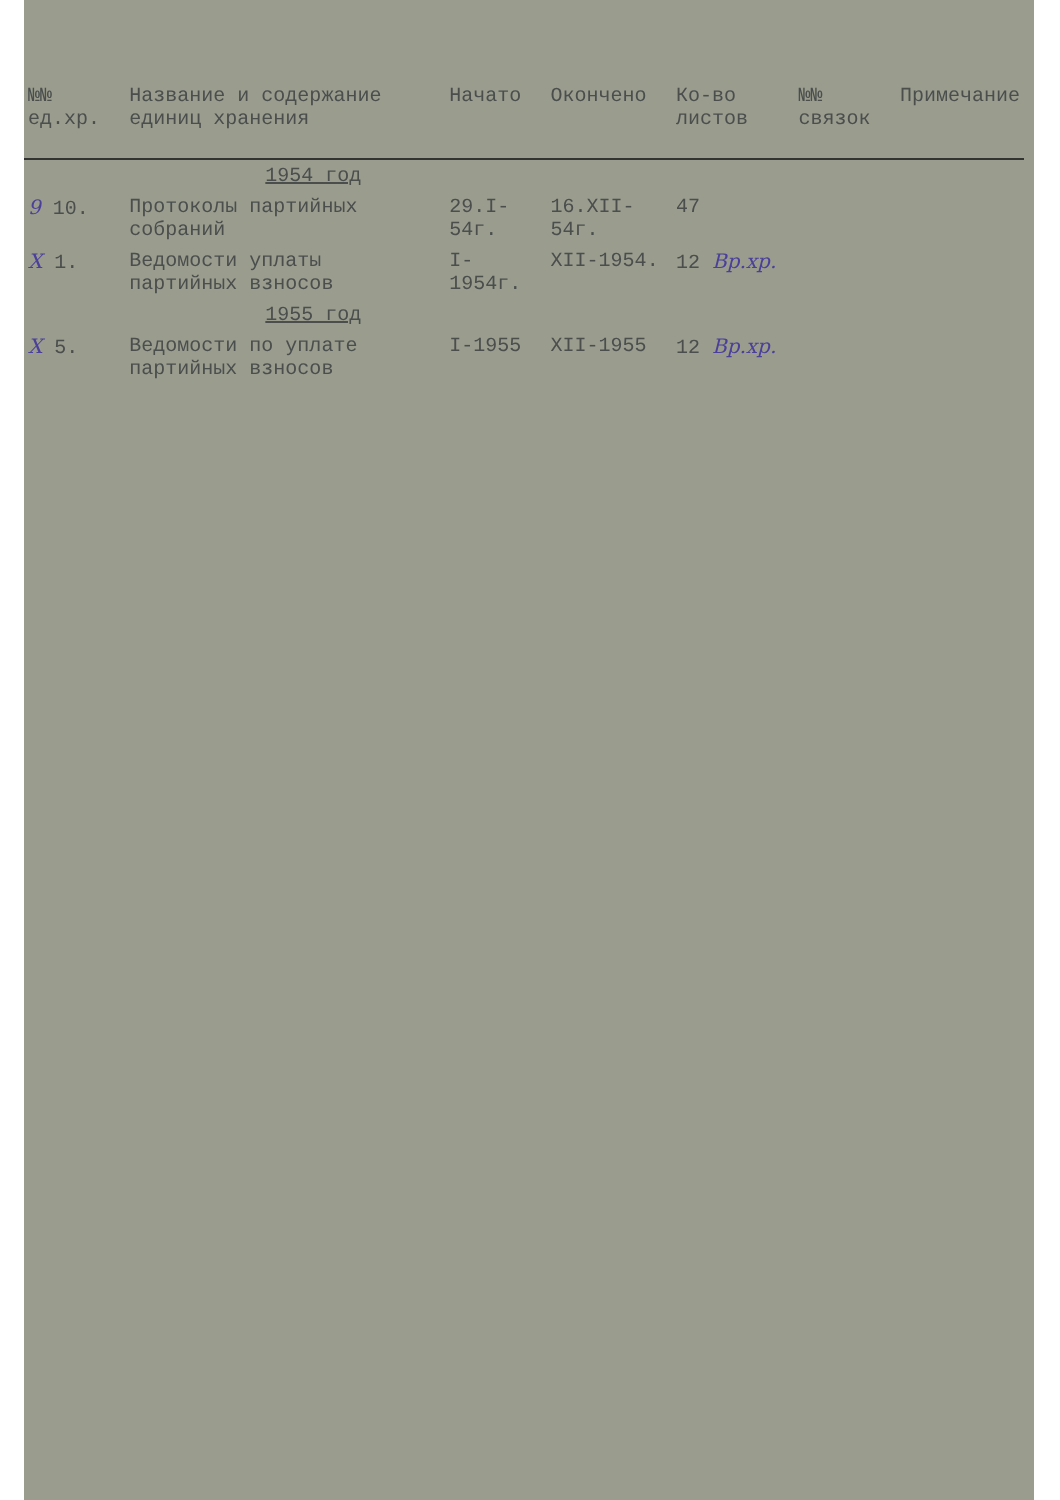| №№ ед.хр. | Название и содержание единиц хранения | Начато | Окончено | Ко-во листов | №№ связок | Примечание |
| --- | --- | --- | --- | --- | --- | --- |
| | 1954 год | | | | | |
| 9 10. | Протоколы партийных собраний | 29.I-54г. | 16.XII-54г. | 47 | | |
| X 1. | Ведомости уплаты партийных взносов | I-1954г. | XII-1954. | 12 Вр.хр. | | |
| | 1955 год | | | | | |
| X 5. | Ведомости по уплате партийных взносов | I-1955 | XII-1955 | 12 Вр.хр. | | |